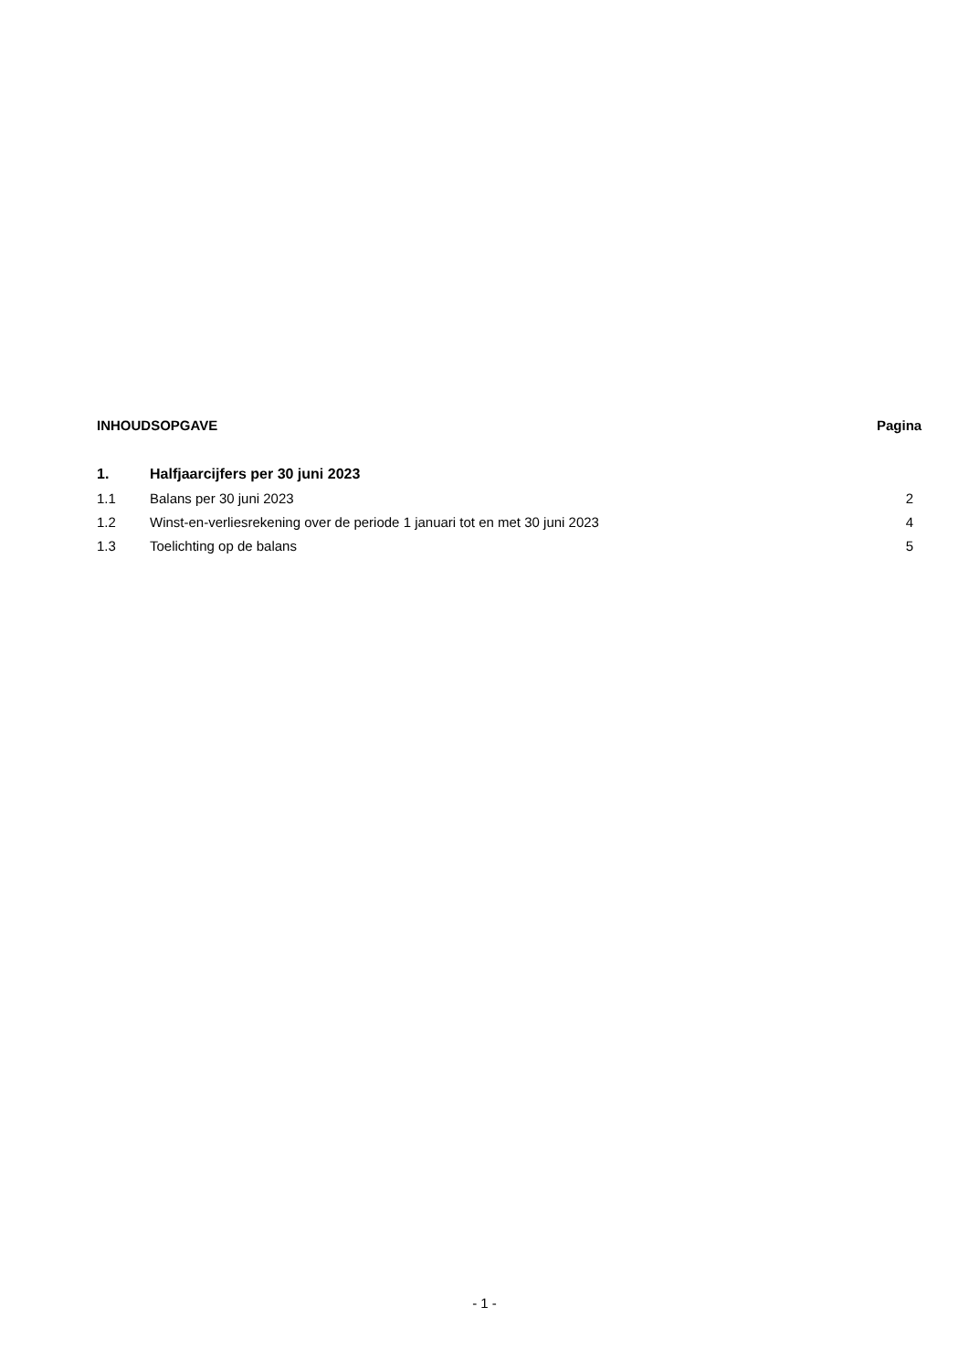INHOUDSOPGAVE Pagina
1. Halfjaarcijfers per 30 juni 2023
1.1 Balans per 30 juni 2023 2
1.2 Winst-en-verliesrekening over de periode 1 januari tot en met 30 juni 2023 4
1.3 Toelichting op de balans 5
- 1 -